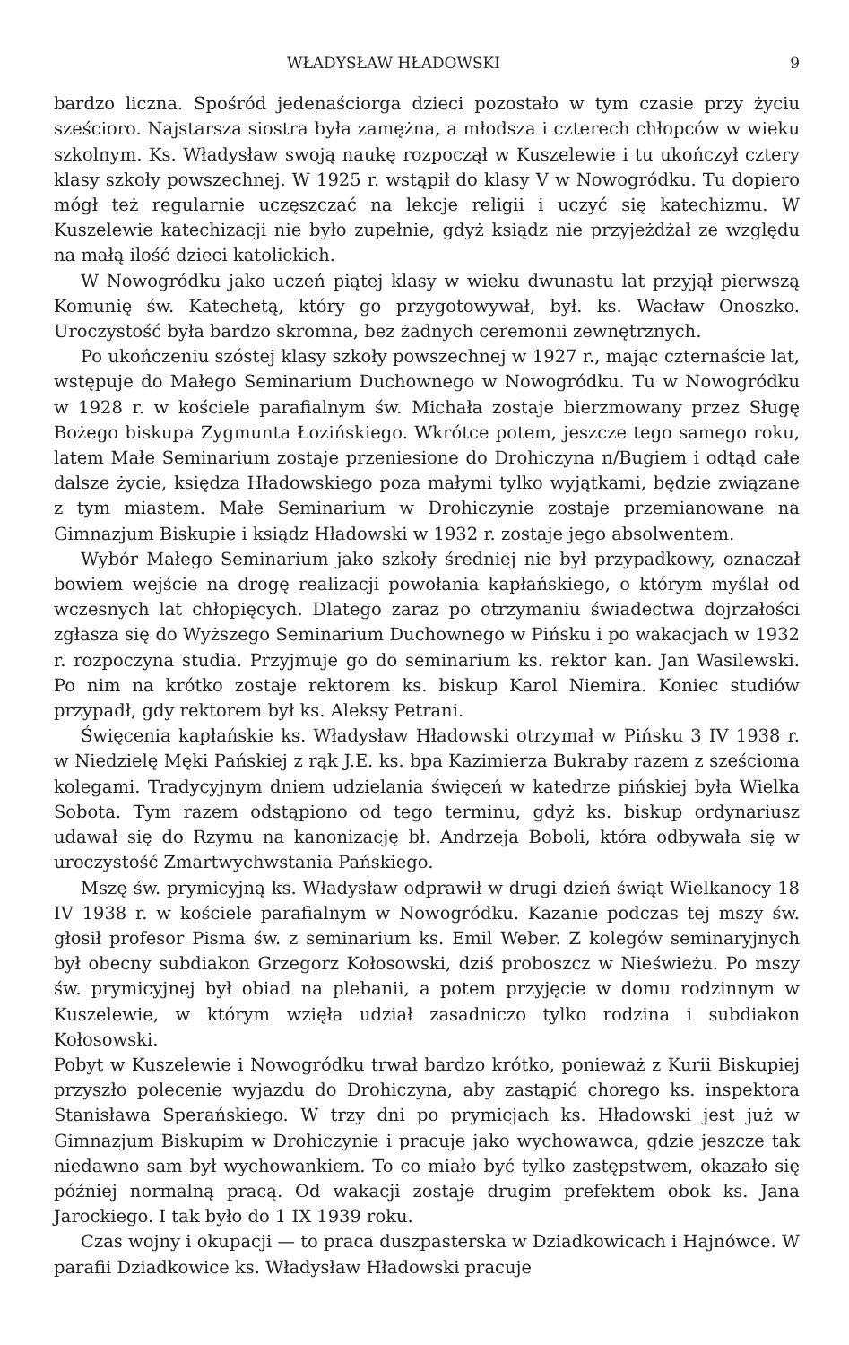WŁADYSŁAW HŁADOWSKI 9
bardzo liczna. Spośród jedenaściorga dzieci pozostało w tym czasie przy życiu sześcioro. Najstarsza siostra była zamężna, a młodsza i czterech chłopców w wieku szkolnym. Ks. Władysław swoją naukę rozpoczął w Kuszelewie i tu ukończył cztery klasy szkoły powszechnej. W 1925 r. wstąpił do klasy V w Nowogródku. Tu dopiero mógł też regularnie uczęszczać na lekcje religii i uczyć się katechizmu. W Kuszelewie katechizacji nie było zupełnie, gdyż ksiądz nie przyjeżdżał ze względu na małą ilość dzieci katolickich.
W Nowogródku jako uczeń piątej klasy w wieku dwunastu lat przyjął pierwszą Komunię św. Katechetą, który go przygotowywał, był. ks. Wacław Onoszko. Uroczystość była bardzo skromna, bez żadnych ceremonii zewnętrznych.
Po ukończeniu szóstej klasy szkoły powszechnej w 1927 r., mając czternaście lat, wstępuje do Małego Seminarium Duchownego w Nowogródku. Tu w Nowogródku w 1928 r. w kościele parafialnym św. Michała zostaje bierzmowany przez Sługę Bożego biskupa Zygmunta Łozińskiego. Wkrótce potem, jeszcze tego samego roku, latem Małe Seminarium zostaje przeniesione do Drohiczyna n/Bugiem i odtąd całe dalsze życie, księdza Hładowskiego poza małymi tylko wyjątkami, będzie związane z tym miastem. Małe Seminarium w Drohiczynie zostaje przemianowane na Gimnazjum Biskupie i ksiądz Hładowski w 1932 r. zostaje jego absolwentem.
Wybór Małego Seminarium jako szkoły średniej nie był przypadkowy, oznaczał bowiem wejście na drogę realizacji powołania kapłańskiego, o którym myślał od wczesnych lat chłopięcych. Dlatego zaraz po otrzymaniu świadectwa dojrzałości zgłasza się do Wyższego Seminarium Duchownego w Pińsku i po wakacjach w 1932 r. rozpoczyna studia. Przyjmuje go do seminarium ks. rektor kan. Jan Wasilewski. Po nim na krótko zostaje rektorem ks. biskup Karol Niemira. Koniec studiów przypadł, gdy rektorem był ks. Aleksy Petrani.
Święcenia kapłańskie ks. Władysław Hładowski otrzymał w Pińsku 3 IV 1938 r. w Niedzielę Męki Pańskiej z rąk J.E. ks. bpa Kazimierza Bukraby razem z sześcioma kolegami. Tradycyjnym dniem udzielania święceń w katedrze pińskiej była Wielka Sobota. Tym razem odstąpiono od tego terminu, gdyż ks. biskup ordynariusz udawał się do Rzymu na kanonizację bł. Andrzeja Boboli, która odbywała się w uroczystość Zmartwychwstania Pańskiego.
Mszę św. prymicyjną ks. Władysław odprawił w drugi dzień świąt Wielkanocy 18 IV 1938 r. w kościele parafialnym w Nowogródku. Kazanie podczas tej mszy św. głosił profesor Pisma św. z seminarium ks. Emil Weber. Z kolegów seminaryjnych był obecny subdiakon Grzegorz Kołosowski, dziś proboszcz w Nieświeżu. Po mszy św. prymicyjnej był obiad na plebanii, a potem przyjęcie w domu rodzinnym w Kuszelewie, w którym wzięła udział zasadniczo tylko rodzina i subdiakon Kołosowski.
Pobyt w Kuszelewie i Nowogródku trwał bardzo krótko, ponieważ z Kurii Biskupiej przyszło polecenie wyjazdu do Drohiczyna, aby zastąpić chorego ks. inspektora Stanisława Sperańskiego. W trzy dni po prymicjach ks. Hładowski jest już w Gimnazjum Biskupim w Drohiczynie i pracuje jako wychowawca, gdzie jeszcze tak niedawno sam był wychowankiem. To co miało być tylko zastępstwem, okazało się później normalną pracą. Od wakacji zostaje drugim prefektem obok ks. Jana Jarockiego. I tak było do 1 IX 1939 roku.
Czas wojny i okupacji — to praca duszpasterska w Dziadkowicach i Hajnówce. W parafii Dziadkowice ks. Władysław Hładowski pracuje